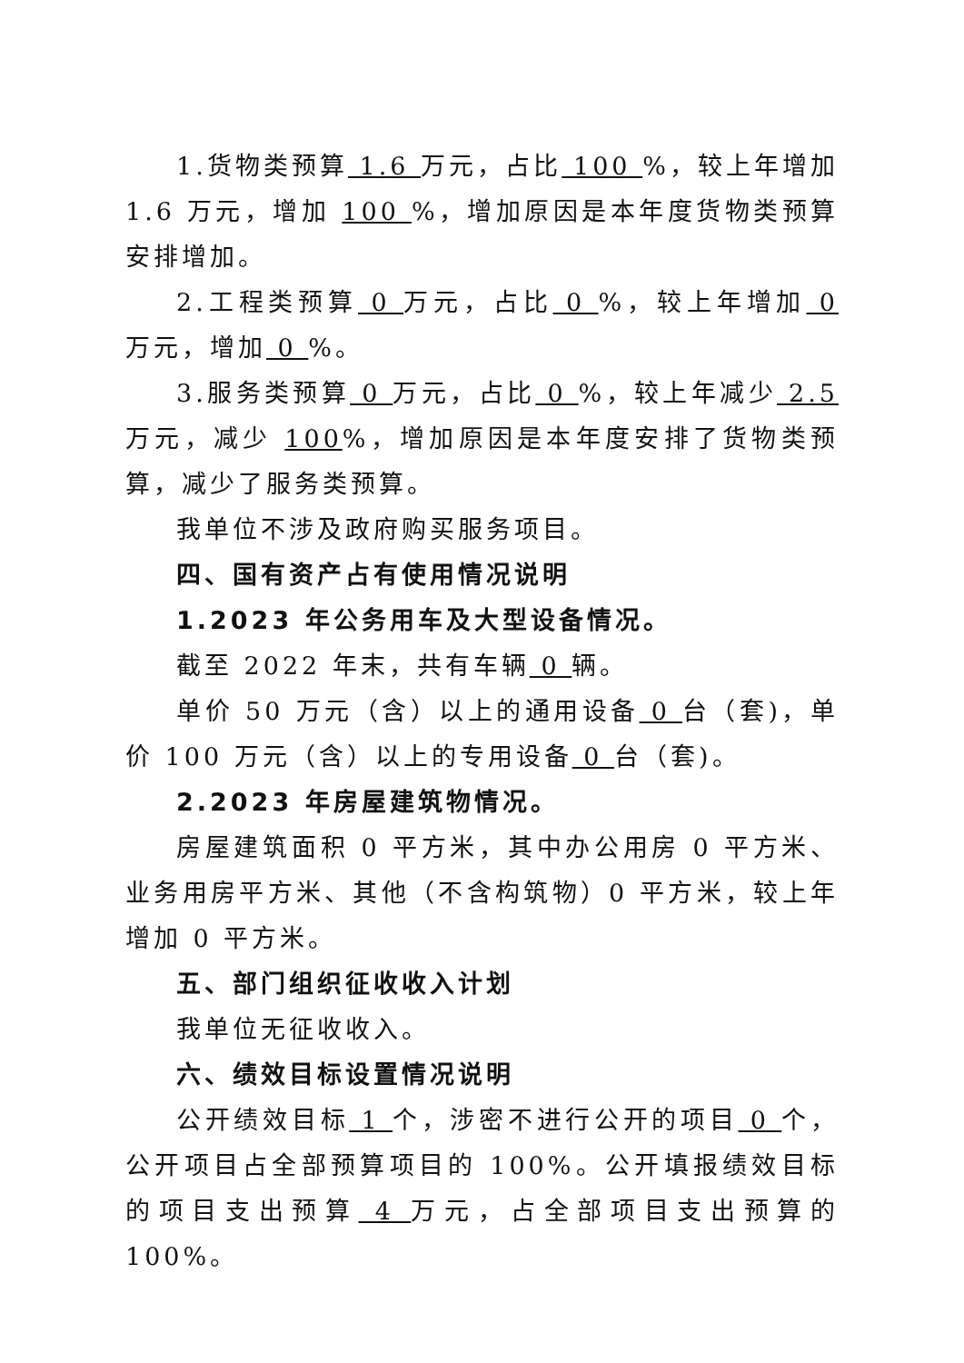1.货物类预算 1.6 万元，占比 100 %，较上年增加 1.6 万元，增加 100 %，增加原因是本年度货物类预算安排增加。
2.工程类预算 0 万元，占比 0 %，较上年增加 0 万元，增加 0 %。
3.服务类预算 0 万元，占比 0 %，较上年减少 2.5 万元，减少 100%，增加原因是本年度安排了货物类预算，减少了服务类预算。
我单位不涉及政府购买服务项目。
四、国有资产占有使用情况说明
1.2023 年公务用车及大型设备情况。
截至 2022 年末，共有车辆 0 辆。
单价 50 万元（含）以上的通用设备 0 台（套)，单价 100 万元（含）以上的专用设备 0 台（套)。
2.2023 年房屋建筑物情况。
房屋建筑面积 0 平方米，其中办公用房 0 平方米、业务用房平方米、其他（不含构筑物）0 平方米，较上年增加 0 平方米。
五、部门组织征收收入计划
我单位无征收收入。
六、绩效目标设置情况说明
公开绩效目标 1 个，涉密不进行公开的项目 0 个，公开项目占全部预算项目的 100%。公开填报绩效目标的项目支出预算 4 万元，占全部项目支出预算的 100%。